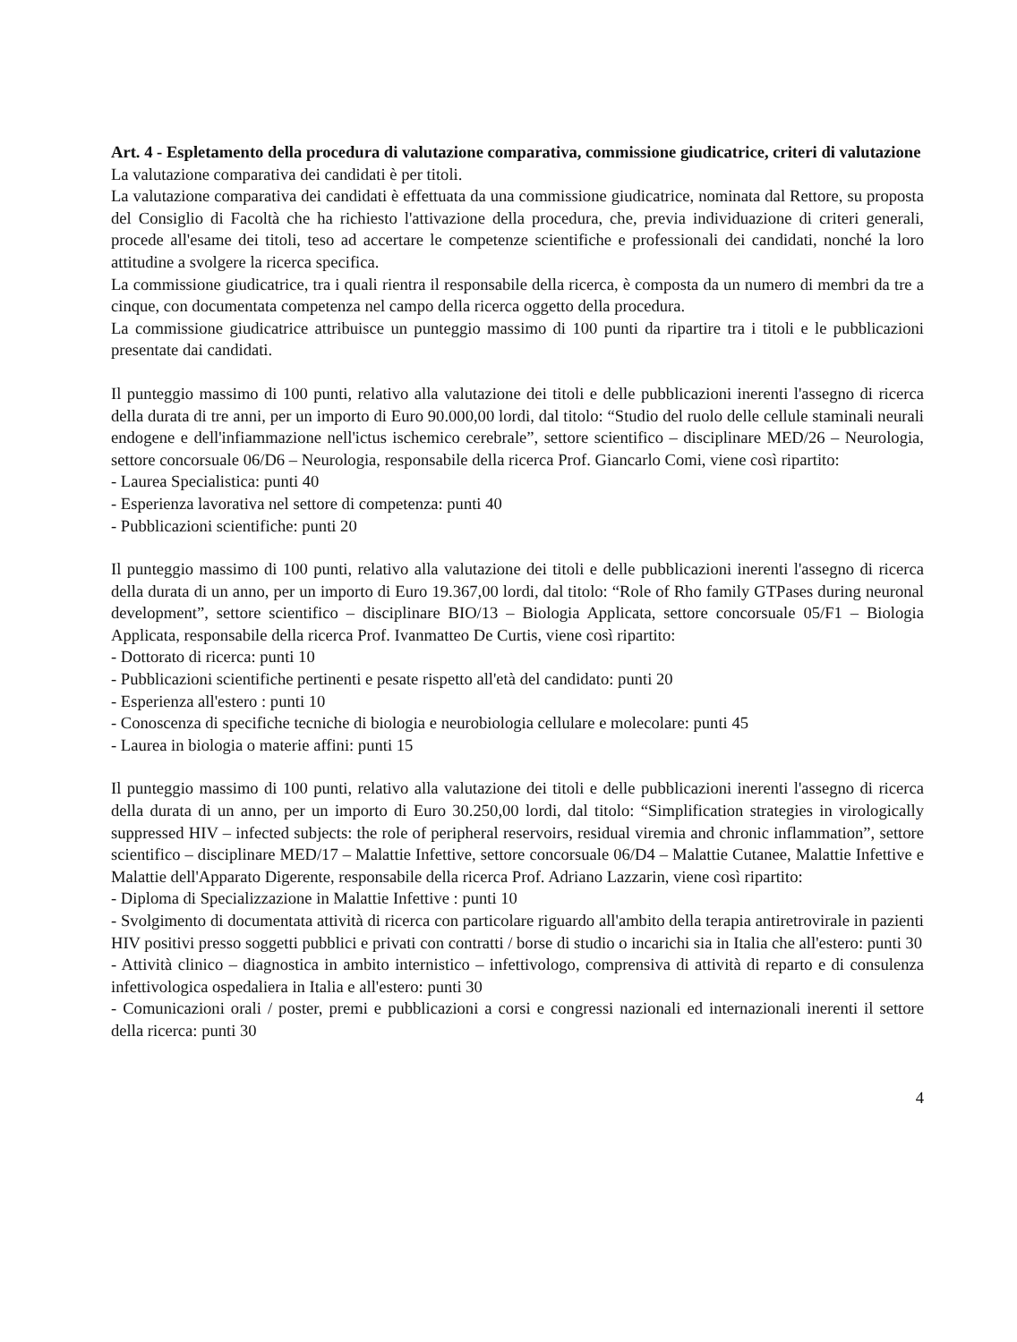Art. 4 - Espletamento della procedura di valutazione comparativa, commissione giudicatrice, criteri di valutazione
La valutazione comparativa dei candidati è per titoli.
La valutazione comparativa dei candidati è effettuata da una commissione giudicatrice, nominata dal Rettore, su proposta del Consiglio di Facoltà che ha richiesto l'attivazione della procedura, che, previa individuazione di criteri generali, procede all'esame dei titoli, teso ad accertare le competenze scientifiche e professionali dei candidati, nonché la loro attitudine a svolgere la ricerca specifica.
La commissione giudicatrice, tra i quali rientra il responsabile della ricerca, è composta da un numero di membri da tre a cinque, con documentata competenza nel campo della ricerca oggetto della procedura.
La commissione giudicatrice attribuisce un punteggio massimo di 100 punti da ripartire tra i titoli e le pubblicazioni presentate dai candidati.
Il punteggio massimo di 100 punti, relativo alla valutazione dei titoli e delle pubblicazioni inerenti l'assegno di ricerca della durata di tre anni, per un importo di Euro 90.000,00 lordi, dal titolo: “Studio del ruolo delle cellule staminali neurali endogene e dell'infiammazione nell'ictus ischemico cerebrale”, settore scientifico – disciplinare MED/26 – Neurologia, settore concorsuale 06/D6 – Neurologia, responsabile della ricerca Prof. Giancarlo Comi, viene così ripartito:
- Laurea Specialistica: punti 40
- Esperienza lavorativa nel settore di competenza: punti 40
- Pubblicazioni scientifiche: punti 20
Il punteggio massimo di 100 punti, relativo alla valutazione dei titoli e delle pubblicazioni inerenti l'assegno di ricerca della durata di un anno, per un importo di Euro 19.367,00 lordi, dal titolo: “Role of Rho family GTPases during neuronal development”, settore scientifico – disciplinare BIO/13 – Biologia Applicata, settore concorsuale 05/F1 – Biologia Applicata, responsabile della ricerca Prof. Ivanmatteo De Curtis, viene così ripartito:
- Dottorato di ricerca: punti 10
- Pubblicazioni scientifiche pertinenti e pesate rispetto all'età del candidato: punti 20
- Esperienza all'estero : punti 10
- Conoscenza di specifiche tecniche di biologia e neurobiologia cellulare e molecolare: punti 45
- Laurea in biologia o materie affini: punti 15
Il punteggio massimo di 100 punti, relativo alla valutazione dei titoli e delle pubblicazioni inerenti l'assegno di ricerca della durata di un anno, per un importo di Euro 30.250,00 lordi, dal titolo: “Simplification strategies in virologically suppressed HIV – infected subjects: the role of peripheral reservoirs, residual viremia and chronic inflammation”, settore scientifico – disciplinare MED/17 – Malattie Infettive, settore concorsuale 06/D4 – Malattie Cutanee, Malattie Infettive e Malattie dell'Apparato Digerente, responsabile della ricerca Prof. Adriano Lazzarin, viene così ripartito:
- Diploma di Specializzazione in Malattie Infettive : punti 10
- Svolgimento di documentata attività di ricerca con particolare riguardo all'ambito della terapia antiretrovirale in pazienti HIV positivi presso soggetti pubblici e privati con contratti / borse di studio o incarichi sia in Italia che all'estero: punti 30
- Attività clinico – diagnostica in ambito internistico – infettivologo, comprensiva di attività di reparto e di consulenza infettivologica ospedaliera in Italia e all'estero: punti 30
- Comunicazioni orali / poster, premi e pubblicazioni a corsi e congressi nazionali ed internazionali inerenti il settore della ricerca: punti 30
4